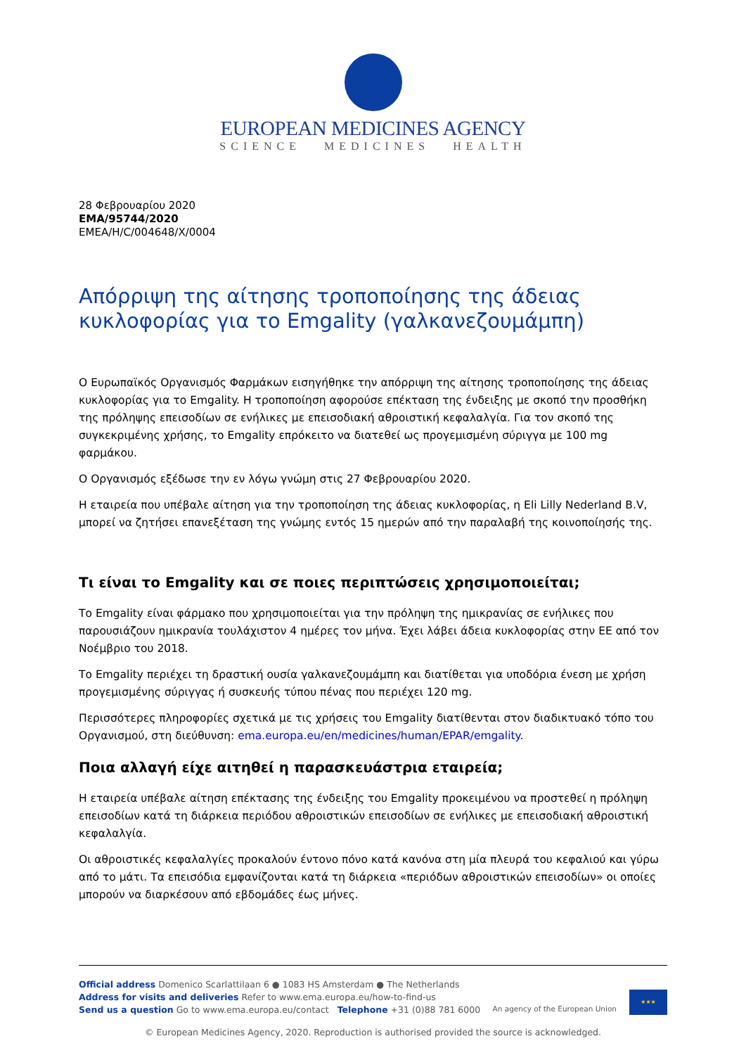EUROPEAN MEDICINES AGENCY
SCIENCE MEDICINES HEALTH
28 Φεβρουαρίου 2020
EMA/95744/2020
EMEA/H/C/004648/X/0004
Απόρριψη της αίτησης τροποποίησης της άδειας κυκλοφορίας για το Emgality (γαλκανεζουμάμπη)
Ο Ευρωπαϊκός Οργανισμός Φαρμάκων εισηγήθηκε την απόρριψη της αίτησης τροποποίησης της άδειας κυκλοφορίας για το Emgality. Η τροποποίηση αφορούσε επέκταση της ένδειξης με σκοπό την προσθήκη της πρόληψης επεισοδίων σε ενήλικες με επεισοδιακή αθροιστική κεφαλαλγία. Για τον σκοπό της συγκεκριμένης χρήσης, το Emgality επρόκειτο να διατεθεί ως προγεμισμένη σύριγγα με 100 mg φαρμάκου.
Ο Οργανισμός εξέδωσε την εν λόγω γνώμη στις 27 Φεβρουαρίου 2020.
Η εταιρεία που υπέβαλε αίτηση για την τροποποίηση της άδειας κυκλοφορίας, η Eli Lilly Nederland B.V, μπορεί να ζητήσει επανεξέταση της γνώμης εντός 15 ημερών από την παραλαβή της κοινοποίησής της.
Τι είναι το Emgality και σε ποιες περιπτώσεις χρησιμοποιείται;
Το Emgality είναι φάρμακο που χρησιμοποιείται για την πρόληψη της ημικρανίας σε ενήλικες που παρουσιάζουν ημικρανία τουλάχιστον 4 ημέρες τον μήνα. Έχει λάβει άδεια κυκλοφορίας στην ΕΕ από τον Νοέμβριο του 2018.
Το Emgality περιέχει τη δραστική ουσία γαλκανεζουμάμπη και διατίθεται για υποδόρια ένεση με χρήση προγεμισμένης σύριγγας ή συσκευής τύπου πένας που περιέχει 120 mg.
Περισσότερες πληροφορίες σχετικά με τις χρήσεις του Emgality διατίθενται στον διαδικτυακό τόπο του Οργανισμού, στη διεύθυνση: ema.europa.eu/en/medicines/human/EPAR/emgality.
Ποια αλλαγή είχε αιτηθεί η παρασκευάστρια εταιρεία;
Η εταιρεία υπέβαλε αίτηση επέκτασης της ένδειξης του Emgality προκειμένου να προστεθεί η πρόληψη επεισοδίων κατά τη διάρκεια περιόδου αθροιστικών επεισοδίων σε ενήλικες με επεισοδιακή αθροιστική κεφαλαλγία.
Οι αθροιστικές κεφαλαλγίες προκαλούν έντονο πόνο κατά κανόνα στη μία πλευρά του κεφαλιού και γύρω από το μάτι. Τα επεισόδια εμφανίζονται κατά τη διάρκεια «περιόδων αθροιστικών επεισοδίων» οι οποίες μπορούν να διαρκέσουν από εβδομάδες έως μήνες.
Official address Domenico Scarlattilaan 6 ● 1083 HS Amsterdam ● The Netherlands
Address for visits and deliveries Refer to www.ema.europa.eu/how-to-find-us
Send us a question Go to www.ema.europa.eu/contact Telephone +31 (0)88 781 6000
An agency of the European Union
★★★
© European Medicines Agency, 2020. Reproduction is authorised provided the source is acknowledged.